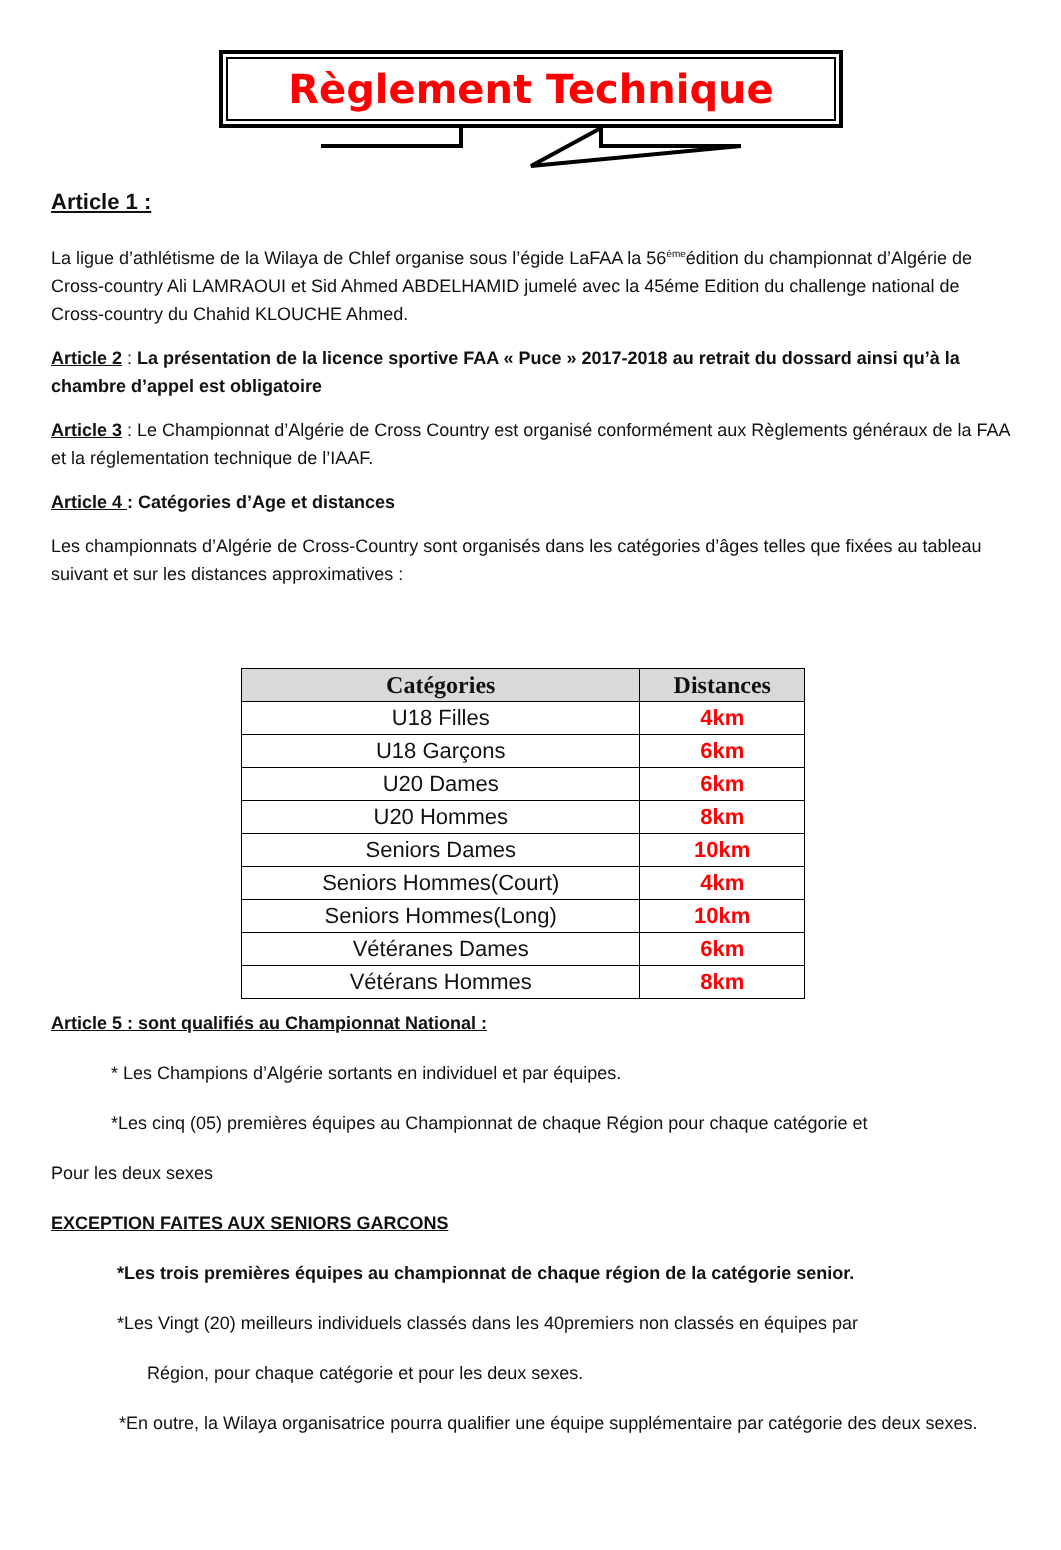Règlement Technique
Article 1 :
La ligue d’athlétisme de la Wilaya de Chlef organise sous l’égide LaFAA la 56<sup>éme</sup>édition du championnat d’Algérie de Cross-country Ali LAMRAOUI et Sid Ahmed ABDELHAMID jumelé avec la 45éme Edition du challenge national de Cross-country du Chahid KLOUCHE Ahmed.
Article 2 : La présentation de la licence sportive FAA « Puce » 2017-2018 au retrait du dossard ainsi qu’à la chambre d’appel est obligatoire
Article 3 : Le Championnat d’Algérie de Cross Country est organisé conformément aux Règlements généraux de la FAA et la réglementation technique de l’IAAF.
Article 4 : Catégories d’Age et distances
Les championnats d’Algérie de Cross-Country sont organisés dans les catégories d’âges telles que fixées au tableau suivant et sur les distances approximatives :
| Catégories | Distances |
| --- | --- |
| U18 Filles | 4km |
| U18 Garçons | 6km |
| U20 Dames | 6km |
| U20 Hommes | 8km |
| Seniors Dames | 10km |
| Seniors Hommes(Court) | 4km |
| Seniors Hommes(Long) | 10km |
| Vétéranes Dames | 6km |
| Vétérans Hommes | 8km |
Article 5 : sont qualifiés au Championnat National :
* Les Champions d’Algérie sortants en individuel et par équipes.
*Les cinq (05) premières équipes au Championnat de chaque Région pour chaque catégorie et
Pour les deux sexes
EXCEPTION FAITES AUX SENIORS GARCONS
*Les trois premières équipes au championnat de chaque région de la catégorie senior.
*Les Vingt (20) meilleurs individuels classés dans les 40premiers non classés en équipes par
Région, pour chaque catégorie et pour les deux sexes.
*En outre, la Wilaya organisatrice pourra qualifier une équipe supplémentaire par catégorie des deux sexes.